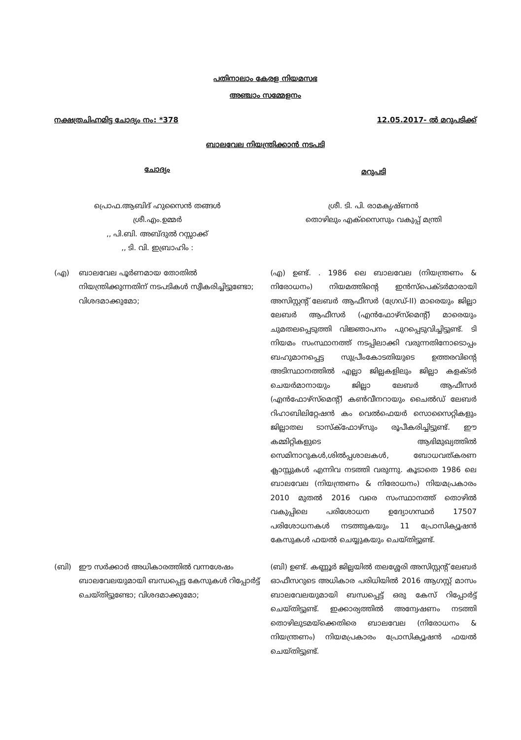പതിനാലാം കേരള നിയമസഭ
അഞ്ചാം സമ്മേളനം
നക്ഷത്രചിഹ്നമിട്ട ചോദ്യം നം: *378 12.05.2017- ൽ മറുപടിക്ക്
ബാലവേല നിയന്ത്രിക്കാൻ നടപടി
ചോദ്യം
മറുപടി
പ്രൊഫ.ആബിദ് ഹുസൈൻ തങ്ങൾ
ശ്രീ.എം.ഉമ്മർ
,, പി.ബി. അബ്ദുൽ റസ്സാക്ക്
,, ടി. വി. ഇബ്രാഹിം :
ശ്രീ. ടി. പി. രാമകൃഷ്ണൻ
തൊഴിലും എക്സൈസും വകുപ്പ് മന്ത്രി
(എ) ബാലവേല പൂർണമായ തോതിൽ നിയന്ത്രിക്കുന്നതിന് നടപടികൾ സ്വീകരിച്ചിട്ടുണ്ടോ; വിശദമാക്കുമോ;
(എ) ഉണ്ട്. . 1986 ലെ ബാലവേല (നിയന്ത്രണം & നിരോധനം) നിയമത്തിന്റെ ഇൻസ്പെക്ടർമാരായി അസിസ്റ്റന്റ് ലേബർ ആഫീസർ (ഗ്രേഡ്-II) മാരെയും ജില്ലാ ലേബർ ആഫീസർ (എൻഫോഴ്സ്മെന്റ്) മാരെയും ചുമതലപ്പെടുത്തി വിജ്ഞാപനം പുറപ്പെടുവിച്ചിട്ടുണ്ട്. ടി നിയമം സംസ്ഥാനത്ത് നടപ്പിലാക്കി വരുന്നതിനോടൊപ്പം ബഹുമാനപ്പെട്ട സുപ്രീംകോടതിയുടെ ഉത്തരവിന്റെ അടിസ്ഥാനത്തിൽ എല്ലാ ജില്ലകളിലും ജില്ലാ കളക്ടർ ചെയർമാനായും ജില്ലാ ലേബർ ആഫീസർ (എൻഫോഴ്സ്മെന്റ്) കൺവീനറായും ചൈൽഡ് ലേബർ റിഹാബിലിറ്റേഷൻ കം വെൽഫെയർ സൊസൈറ്റികളും ജില്ലാതല ടാസ്ക്ഫോഴ്സും രൂപീകരിച്ചിട്ടുണ്ട്. ഈ കമ്മിറ്റികളുടെ ആഭിമുഖ്യത്തിൽ സെമിനാറുകൾ,ശിൽപ്പശാലകൾ, ബോധവത്കരണ ക്ലാസ്സുകൾ എന്നിവ നടത്തി വരുന്നു. കൂടാതെ 1986 ലെ ബാലവേല (നിയന്ത്രണം & നിരോധനം) നിയമപ്രകാരം 2010 മുതൽ 2016 വരെ സംസ്ഥാനത്ത് തൊഴിൽ വകുപ്പിലെ പരിശോധന ഉദ്യോഗസ്ഥർ 17507 പരിശോധനകൾ നടത്തുകയും 11 പ്രോസിക്യൂഷൻ കേസുകൾ ഫയൽ ചെയ്യുകയും ചെയ്തിട്ടുണ്ട്.
(ബി) ഈ സർക്കാർ അധികാരത്തിൽ വന്നശേഷം ബാലവേലയുമായി ബന്ധപ്പെട്ട കേസുകൾ റിപ്പോർട്ട് ചെയ്തിട്ടുണ്ടോ; വിശദമാക്കുമോ;
(ബി) ഉണ്ട്. കണ്ണൂർ ജില്ലയിൽ തലശ്ശേരി അസിസ്റ്റന്റ് ലേബർ ഓഫീസറുടെ അധികാര പരിധിയിൽ 2016 ആഗസ്റ്റ് മാസം ബാലവേലയുമായി ബന്ധപ്പെട്ട് ഒരു കേസ് റിപ്പോർട്ട് ചെയ്തിട്ടുണ്ട്. ഇക്കാര്യത്തിൽ അന്വേഷണം നടത്തി തൊഴിലുടമയ്ക്കെതിരെ ബാലവേല (നിരോധനം & നിയന്ത്രണം) നിയമപ്രകാരം പ്രോസിക്യൂഷൻ ഫയൽ ചെയ്തിട്ടുണ്ട്.